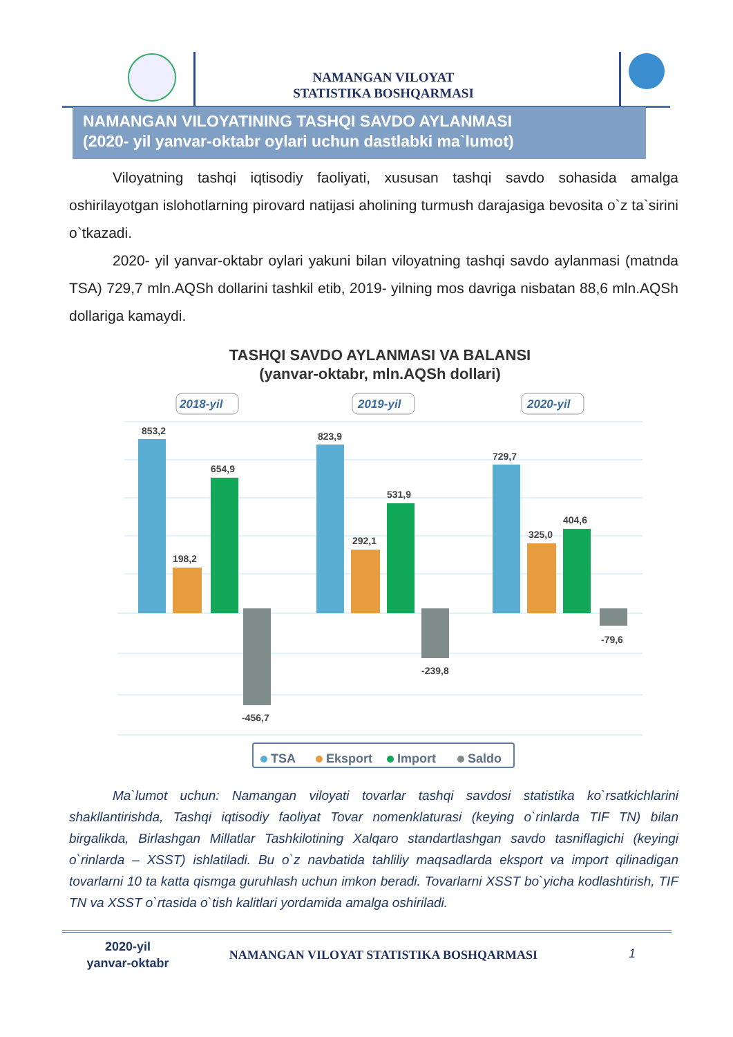NAMANGAN VILOYAT
STATISTIKA BOSHQARMASI
NAMANGAN VILOYATINING TASHQI SAVDO AYLANMASI
(2020- yil yanvar-oktabr oylari uchun dastlabki ma`lumot)
Viloyatning tashqi iqtisodiy faoliyati, xususan tashqi savdo sohasida amalga oshirilayotgan islohotlarning pirovard natijasi aholining turmush darajasiga bevosita o`z ta`sirini o`tkazadi.
2020- yil yanvar-oktabr oylari yakuni bilan viloyatning tashqi savdo aylanmasi (matnda TSA) 729,7 mln.AQSh dollarini tashkil etib, 2019- yilning mos davriga nisbatan 88,6 mln.AQSh dollariga kamaydi.
TASHQI SAVDO AYLANMASI VA BALANSI
(yanvar-oktabr, mln.AQSh dollari)
2018-yil
2019-yil
2020-yil
853,2
198,2
654,9
-456,7
823,9
292,1
531,9
-239,8
729,7
325,0
404,6
-79,6
TSA
Eksport
Import
Saldo
Ma`lumot uchun: Namangan viloyati tovarlar tashqi savdosi statistika ko`rsatkichlarini shakllantirishda, Tashqi iqtisodiy faoliyat Tovar nomenklaturasi (keying o`rinlarda TIF TN) bilan birgalikda, Birlashgan Millatlar Tashkilotining Xalqaro standartlashgan savdo tasniflagichi (keyingi o`rinlarda – XSST) ishlatiladi. Bu o`z navbatida tahliliy maqsadlarda eksport va import qilinadigan tovarlarni 10 ta katta qismga guruhlash uchun imkon beradi. Tovarlarni XSST bo`yicha kodlashtirish, TIF TN va XSST o`rtasida o`tish kalitlari yordamida amalga oshiriladi.
2020-yil
yanvar-oktabr
NAMANGAN VILOYAT STATISTIKA BOSHQARMASI 1